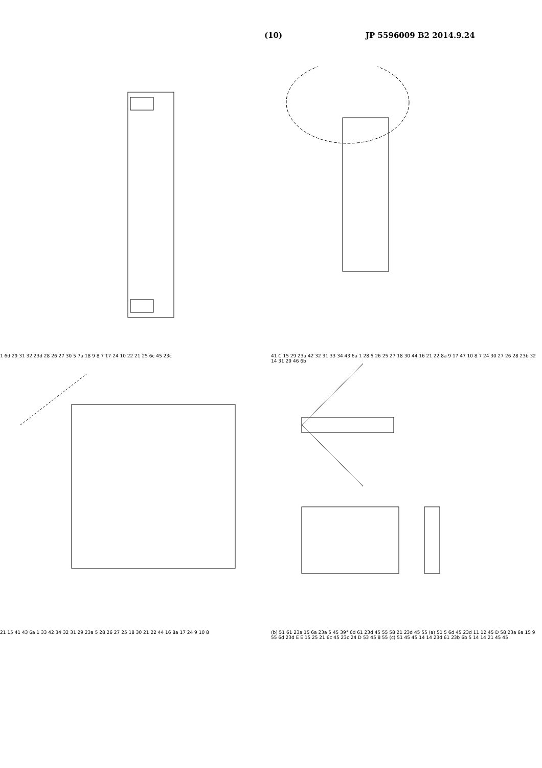(10) JP 5596009 B2 2014.9.24
1 6d 29 31 32 23d 28 26 27 30 5 7a 18 9 8 7 17 24 10 22 21 25 6c 45 23c
41 C 15 29 23a 42 32 31 33 34 43 6a 1 28 5 26 25 27 18 30 44 16 21 22 8a 9 17 47 10 8 7 24 30 27 26 28 23b 32 14 31 29 46 6b
21 15 41 43 6a 1 33 42 34 32 31 29 23a 5 28 26 27 25 18 30 21 22 44 16 8a 17 24 9 10 8
(b) 51 61 23a 15 6a 23a 5 45 39° 6d 61 23d 45 55 58 21 23d 45 55 (a) 51 5 6d 45 23d 11 12 45 D 58 23a 6a 15 9 55 6d 23d E E 15 25 21 6c 45 23c 24 D 53 45 8 55 (c) 51 45 45 14 14 23d 61 23b 6b 5 14 14 21 45 45